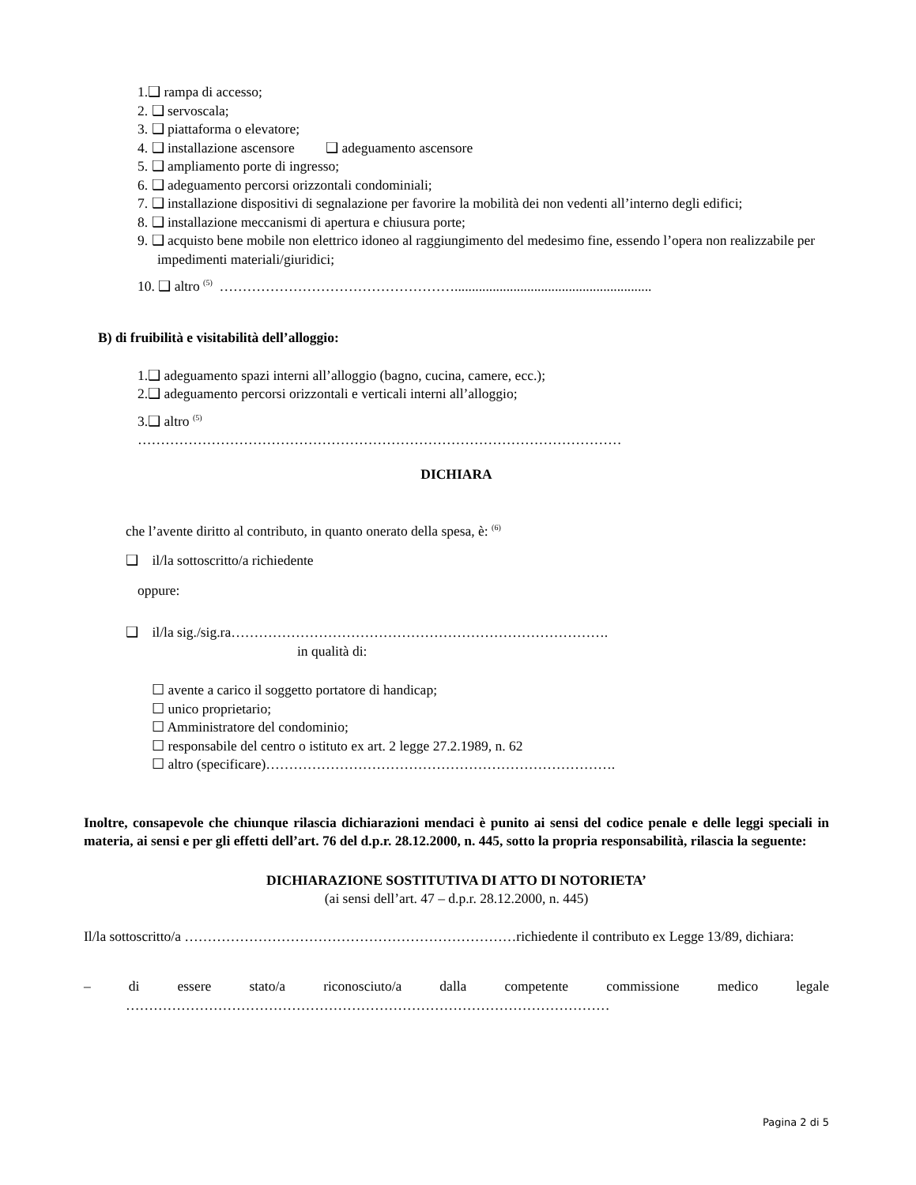1.❑ rampa di accesso;
2. ❑ servoscala;
3. ❑ piattaforma o elevatore;
4. ❑ installazione ascensore ❑ adeguamento ascensore
5. ❑ ampliamento porte di ingresso;
6. ❑ adeguamento percorsi orizzontali condominiali;
7. ❑ installazione dispositivi di segnalazione per favorire la mobilità dei non vedenti all’interno degli edifici;
8. ❑ installazione meccanismi di apertura e chiusura porte;
9. ❑ acquisto bene mobile non elettrico idoneo al raggiungimento del medesimo fine, essendo l’opera non realizzabile per impedimenti materiali/giuridici;
10. ❑ altro <sup>(5)</sup> …………………………………………….........................................................
B) di fruibilità e visitabilità dell’alloggio:
1.❑ adeguamento spazi interni all’alloggio (bagno, cucina, camere, ecc.);
2.❑ adeguamento percorsi orizzontali e verticali interni all’alloggio;
3.❑ altro <sup>(5)</sup>
……………………………………………………………………………………………
DICHIARA
che l’avente diritto al contributo, in quanto onerato della spesa, è: <sup>(6)</sup>
❑ il/la sottoscritto/a richiedente
oppure:
❑ il/la sig./sig.ra……………………………………………………………………….
in qualità di:
☐ avente a carico il soggetto portatore di handicap;
☐ unico proprietario;
☐ Amministratore del condominio;
☐ responsabile del centro o istituto ex art. 2 legge 27.2.1989, n. 62
☐ altro (specificare)………………………………………………………………….
Inoltre, consapevole che chiunque rilascia dichiarazioni mendaci è punito ai sensi del codice penale e delle leggi speciali in materia, ai sensi e per gli effetti dell’art. 76 del d.p.r. 28.12.2000, n. 445, sotto la propria responsabilità, rilascia la seguente:
DICHIARAZIONE SOSTITUTIVA DI ATTO DI NOTORIETA’
(ai sensi dell’art. 47 – d.p.r. 28.12.2000, n. 445)
Il/la sottoscritto/a ………………………………………………………………richiedente il contributo ex Legge 13/89, dichiara:
– di essere stato/a riconosciuto/a dalla competente commissione medico legale
……………………………………………………………………………………………
Pagina 2 di 5